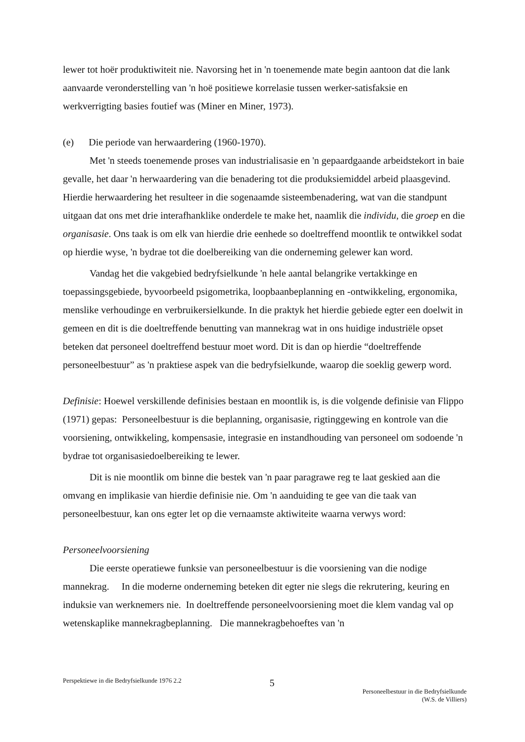lewer tot hoër produktiwiteit nie. Navorsing het in 'n toenemende mate begin aantoon dat die lank aanvaarde veronderstelling van 'n hoë positiewe korrelasie tussen werker-satisfaksie en werkverrigting basies foutief was (Miner en Miner, 1973).
(e) Die periode van herwaardering (1960-1970).
Met 'n steeds toenemende proses van industrialisasie en 'n gepaardgaande arbeidstekort in baie gevalle, het daar 'n herwaardering van die benadering tot die produksiemiddel arbeid plaasgevind. Hierdie herwaardering het resulteer in die sogenaamde sisteembenadering, wat van die standpunt uitgaan dat ons met drie interafhanklike onderdele te make het, naamlik die individu, die groep en die organisasie. Ons taak is om elk van hierdie drie eenhede so doeltreffend moontlik te ontwikkel sodat op hierdie wyse, 'n bydrae tot die doelbereiking van die onderneming gelewer kan word.
Vandag het die vakgebied bedryfsielkunde 'n hele aantal belangrike vertakkinge en toepassingsgebiede, byvoorbeeld psigometrika, loopbaanbeplanning en -ontwikkeling, ergonomika, menslike verhoudinge en verbruikersielkunde. In die praktyk het hierdie gebiede egter een doelwit in gemeen en dit is die doeltreffende benutting van mannekrag wat in ons huidige industriële opset beteken dat personeel doeltreffend bestuur moet word. Dit is dan op hierdie “doeltreffende personeelbestuur” as 'n praktiese aspek van die bedryfsielkunde, waarop die soeklig gewerp word.
Definisie: Hoewel verskillende definisies bestaan en moontlik is, is die volgende definisie van Flippo (1971) gepas: Personeelbestuur is die beplanning, organisasie, rigtinggewing en kontrole van die voorsiening, ontwikkeling, kompensasie, integrasie en instandhouding van personeel om sodoende 'n bydrae tot organisasiedoelbereiking te lewer.
Dit is nie moontlik om binne die bestek van 'n paar paragrawe reg te laat geskied aan die omvang en implikasie van hierdie definisie nie. Om 'n aanduiding te gee van die taak van personeelbestuur, kan ons egter let op die vernaamste aktiwiteite waarna verwys word:
Personeelvoorsiening
Die eerste operatiewe funksie van personeelbestuur is die voorsiening van die nodige mannekrag. In die moderne onderneming beteken dit egter nie slegs die rekrutering, keuring en induksie van werknemers nie. In doeltreffende personeelvoorsiening moet die klem vandag val op wetenskaplike mannekragbeplanning. Die mannekragbehoeftes van 'n
Perspektiewe in die Bedryfsielkunde 1976 2.2
5
Personeelbestuur in die Bedryfsielkunde
(W.S. de Villiers)